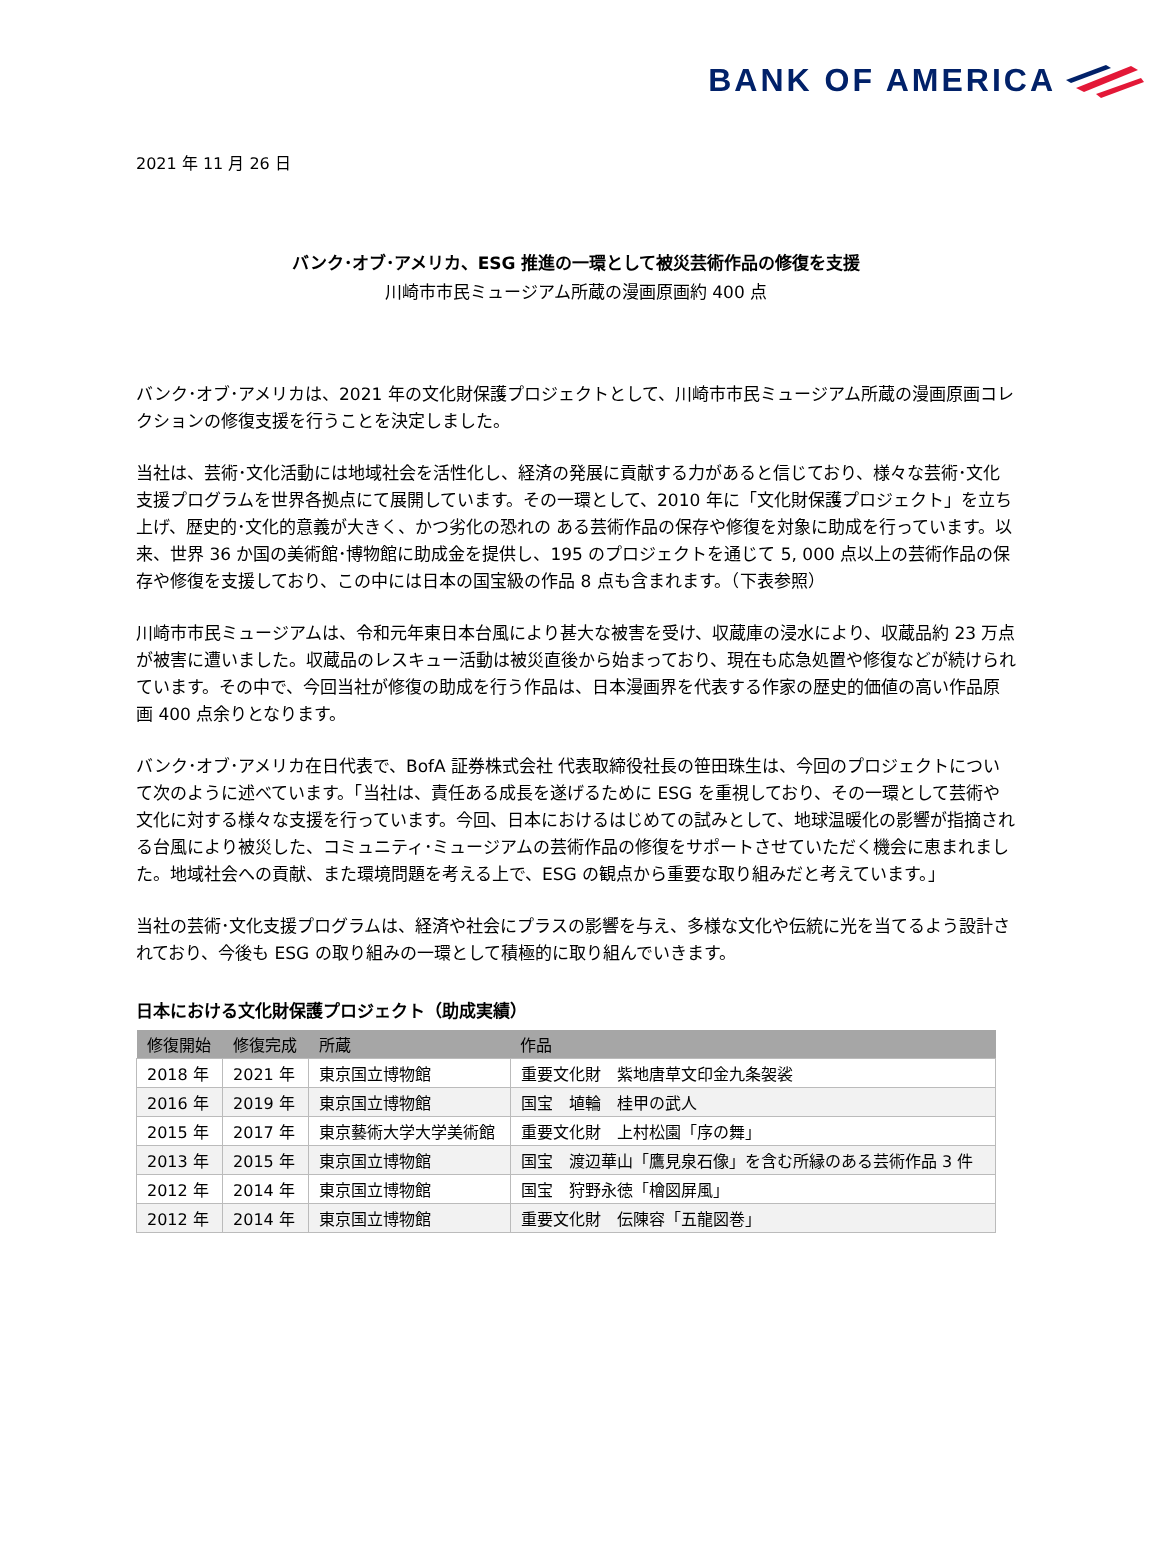BANK OF AMERICA
2021 年 11 月 26 日
バンク･オブ･アメリカ、ESG 推進の一環として被災芸術作品の修復を支援
川崎市市民ミュージアム所蔵の漫画原画約 400 点
バンク･オブ･アメリカは、2021 年の文化財保護プロジェクトとして、川崎市市民ミュージアム所蔵の漫画原画コレクションの修復支援を行うことを決定しました。
当社は、芸術･文化活動には地域社会を活性化し、経済の発展に貢献する力があると信じており、様々な芸術･文化支援プログラムを世界各拠点にて展開しています。その一環として、2010 年に「文化財保護プロジェクト」を立ち上げ、歴史的･文化的意義が大きく、かつ劣化の恐れの ある芸術作品の保存や修復を対象に助成を行っています。以来、世界 36 か国の美術館･博物館に助成金を提供し、195 のプロジェクトを通じて 5, 000 点以上の芸術作品の保存や修復を支援しており、この中には日本の国宝級の作品 8 点も含まれます。（下表参照）
川崎市市民ミュージアムは、令和元年東日本台風により甚大な被害を受け、収蔵庫の浸水により、収蔵品約 23 万点が被害に遭いました。収蔵品のレスキュー活動は被災直後から始まっており、現在も応急処置や修復などが続けられています。その中で、今回当社が修復の助成を行う作品は、日本漫画界を代表する作家の歴史的価値の高い作品原画 400 点余りとなります。
バンク･オブ･アメリカ在日代表で、BofA 証券株式会社 代表取締役社長の笹田珠生は、今回のプロジェクトについて次のように述べています。「当社は、責任ある成長を遂げるために ESG を重視しており、その一環として芸術や文化に対する様々な支援を行っています。今回、日本におけるはじめての試みとして、地球温暖化の影響が指摘される台風により被災した、コミュニティ･ミュージアムの芸術作品の修復をサポートさせていただく機会に恵まれました。地域社会への貢献、また環境問題を考える上で、ESG の観点から重要な取り組みだと考えています。」
当社の芸術･文化支援プログラムは、経済や社会にプラスの影響を与え、多様な文化や伝統に光を当てるよう設計されており、今後も ESG の取り組みの一環として積極的に取り組んでいきます。
日本における文化財保護プロジェクト（助成実績）
| 修復開始 | 修復完成 | 所蔵 | 作品 |
| --- | --- | --- | --- |
| 2018 年 | 2021 年 | 東京国立博物館 | 重要文化財 紫地唐草文印金九条袈裟 |
| 2016 年 | 2019 年 | 東京国立博物館 | 国宝 埴輪 桂甲の武人 |
| 2015 年 | 2017 年 | 東京藝術大学大学美術館 | 重要文化財 上村松園「序の舞」 |
| 2013 年 | 2015 年 | 東京国立博物館 | 国宝 渡辺華山「鷹見泉石像」を含む所縁のある芸術作品 3 件 |
| 2012 年 | 2014 年 | 東京国立博物館 | 国宝 狩野永徳「檜図屏風」 |
| 2012 年 | 2014 年 | 東京国立博物館 | 重要文化財 伝陳容「五龍図巻」 |